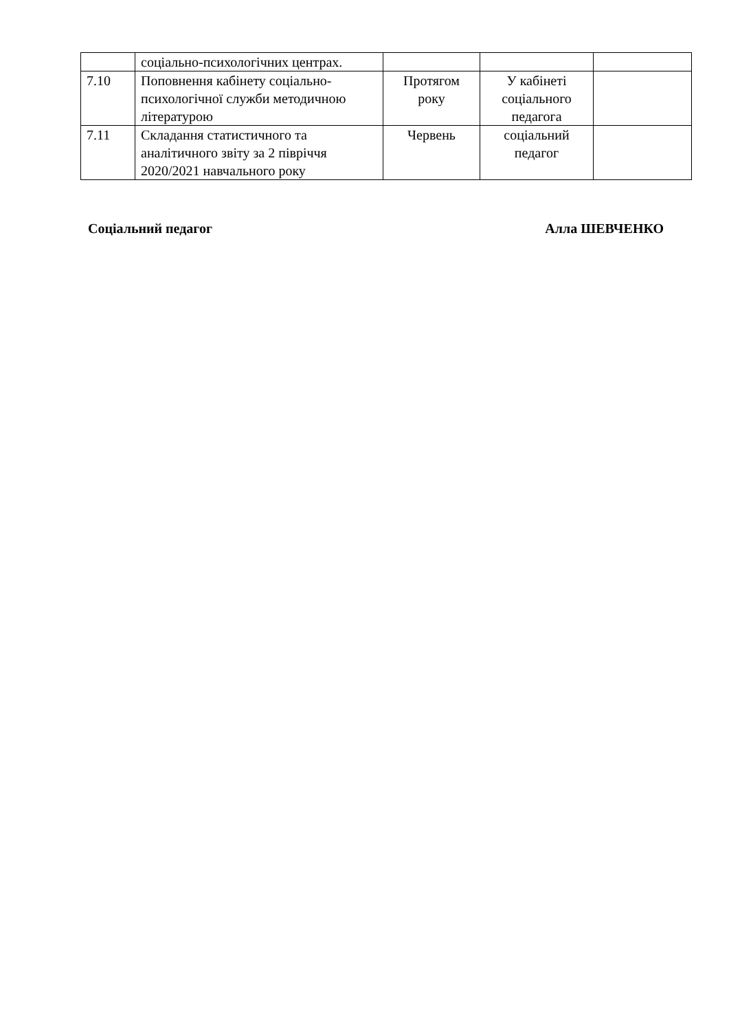| | соціально-психологічних центрах. | | | |
| 7.10 | Поповнення кабінету соціально-психологічної служби методичною літературою | Протягом року | У кабінеті соціального педагога | |
| 7.11 | Складання статистичного та аналітичного звіту за 2 півріччя 2020/2021 навчального року | Червень | соціальний педагог | |
Соціальний педагог Алла ШЕВЧЕНКО